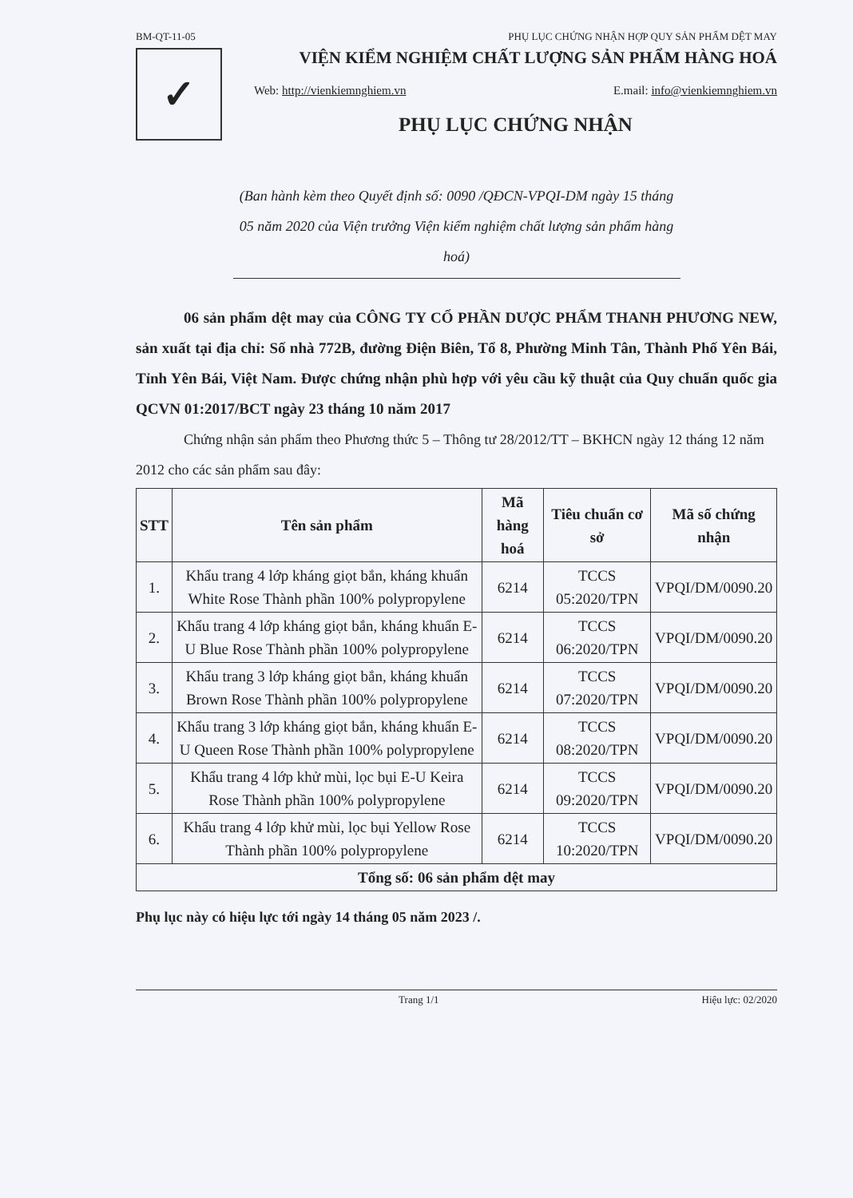BM-QT-11-05 PHỤ LỤC CHỨNG NHẬN HỢP QUY SẢN PHẨM DỆT MAY
✓
VIỆN KIỂM NGHIỆM CHẤT LƯỢNG SẢN PHẨM HÀNG HOÁ
Web: http://vienkiemnghiem.vn E.mail: info@vienkiemnghiem.vn
PHỤ LỤC CHỨNG NHẬN
(Ban hành kèm theo Quyết định số: 0090 /QĐCN-VPQI-DM ngày 15 tháng 05 năm 2020 của Viện trưởng Viện kiểm nghiệm chất lượng sản phẩm hàng hoá)
06 sản phẩm dệt may của CÔNG TY CỔ PHẦN DƯỢC PHẨM THANH PHƯƠNG NEW, sản xuất tại địa chỉ: Số nhà 772B, đường Điện Biên, Tổ 8, Phường Minh Tân, Thành Phố Yên Bái, Tỉnh Yên Bái, Việt Nam. Được chứng nhận phù hợp với yêu cầu kỹ thuật của Quy chuẩn quốc gia QCVN 01:2017/BCT ngày 23 tháng 10 năm 2017
Chứng nhận sản phẩm theo Phương thức 5 – Thông tư 28/2012/TT – BKHCN ngày 12 tháng 12 năm 2012 cho các sản phẩm sau đây:
| STT | Tên sản phẩm | Mã hàng hoá | Tiêu chuẩn cơ sở | Mã số chứng nhận |
| --- | --- | --- | --- | --- |
| 1. | Khẩu trang 4 lớp kháng giọt bắn, kháng khuẩn White Rose Thành phần 100% polypropylene | 6214 | TCCS 05:2020/TPN | VPQI/DM/0090.20 |
| 2. | Khẩu trang 4 lớp kháng giọt bắn, kháng khuẩn E-U Blue Rose Thành phần 100% polypropylene | 6214 | TCCS 06:2020/TPN | VPQI/DM/0090.20 |
| 3. | Khẩu trang 3 lớp kháng giọt bắn, kháng khuẩn Brown Rose Thành phần 100% polypropylene | 6214 | TCCS 07:2020/TPN | VPQI/DM/0090.20 |
| 4. | Khẩu trang 3 lớp kháng giọt bắn, kháng khuẩn E-U Queen Rose Thành phần 100% polypropylene | 6214 | TCCS 08:2020/TPN | VPQI/DM/0090.20 |
| 5. | Khẩu trang 4 lớp khử mùi, lọc bụi E-U Keira Rose Thành phần 100% polypropylene | 6214 | TCCS 09:2020/TPN | VPQI/DM/0090.20 |
| 6. | Khẩu trang 4 lớp khử mùi, lọc bụi Yellow Rose Thành phần 100% polypropylene | 6214 | TCCS 10:2020/TPN | VPQI/DM/0090.20 |
| Tổng số: 06 sản phẩm dệt may | | | | |
Phụ lục này có hiệu lực tới ngày 14 tháng 05 năm 2023 /.
Trang 1/1 Hiệu lực: 02/2020